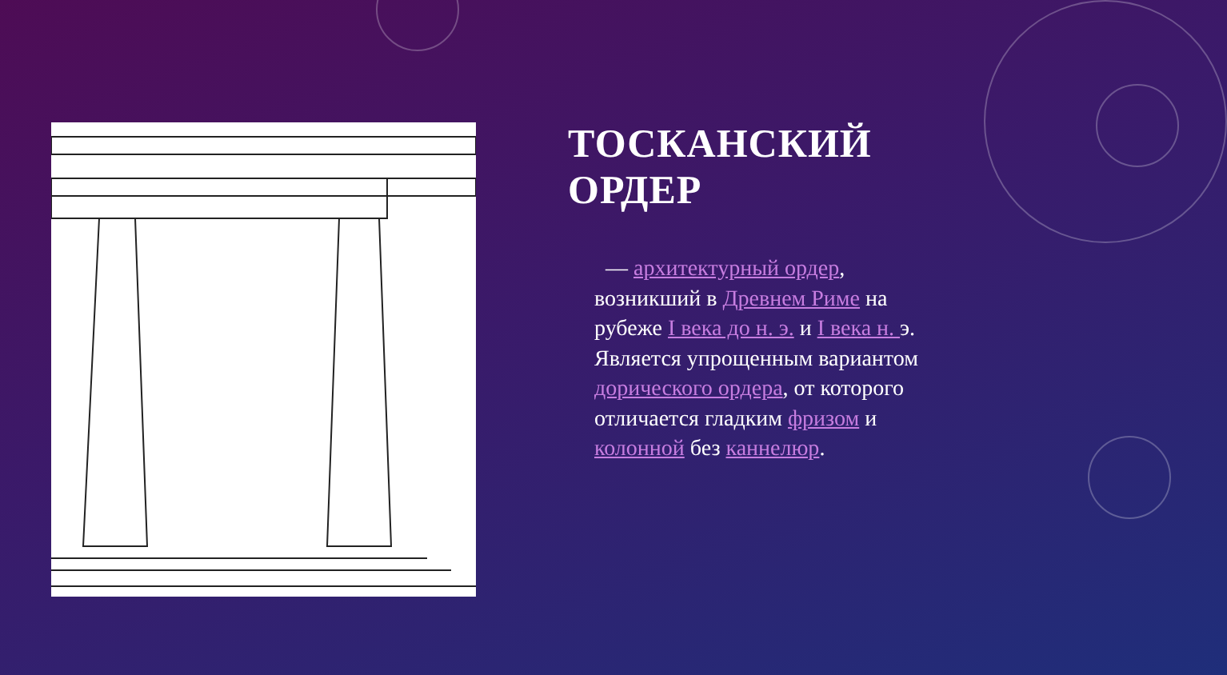ТОСКАНСКИЙ ОРДЕР
— архитектурный ордер, возникший в Древнем Риме на рубеже I века до н. э. и I века н. э. Является упрощенным вариантом дорического ордера, от которого отличается гладким фризом и колонной без каннелюр.